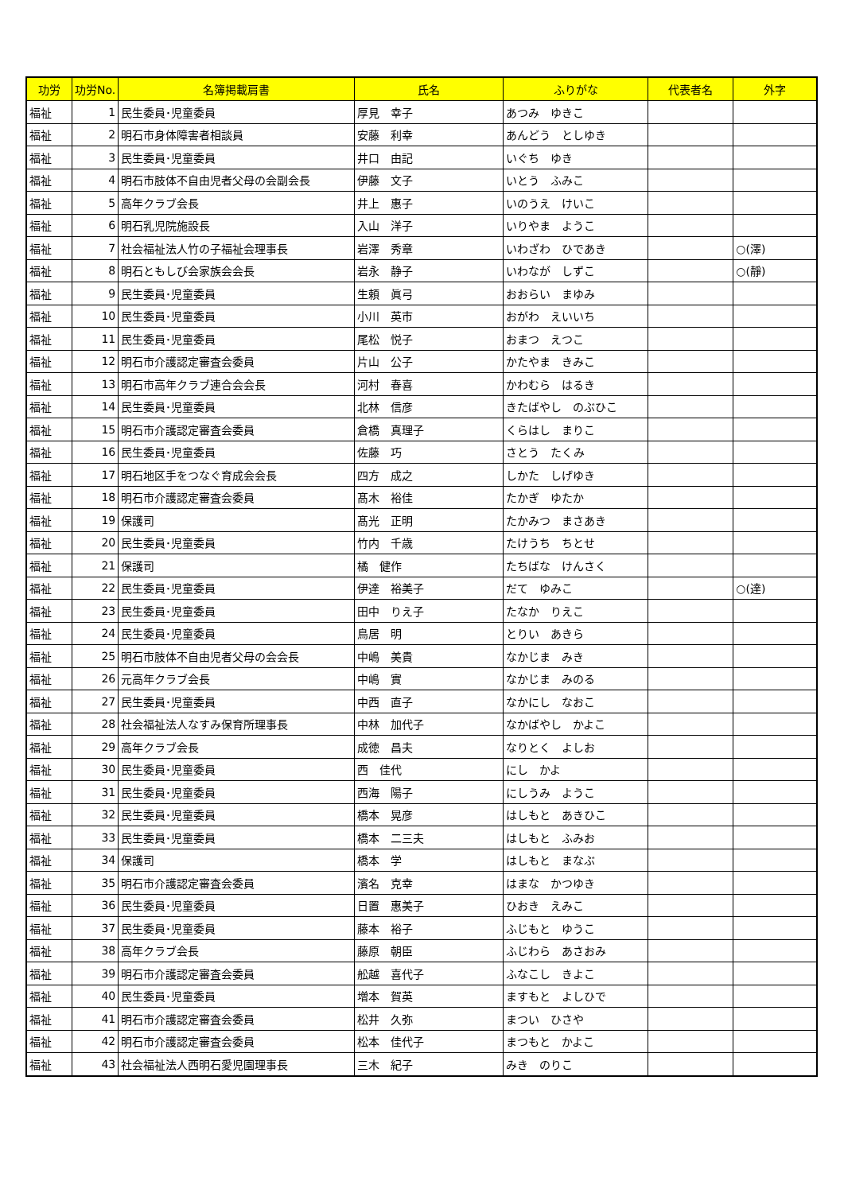| 功労 | 功労No. | 名簿掲載肩書 | 氏名 | ふりがな | 代表者名 | 外字 |
| --- | --- | --- | --- | --- | --- | --- |
| 福祉 | 1 | 民生委員･児童委員 | 厚見 幸子 | あつみ ゆきこ | | |
| 福祉 | 2 | 明石市身体障害者相談員 | 安藤 利幸 | あんどう としゆき | | |
| 福祉 | 3 | 民生委員･児童委員 | 井口 由記 | いぐち ゆき | | |
| 福祉 | 4 | 明石市肢体不自由児者父母の会副会長 | 伊藤 文子 | いとう ふみこ | | |
| 福祉 | 5 | 高年クラブ会長 | 井上 惠子 | いのうえ けいこ | | |
| 福祉 | 6 | 明石乳児院施設長 | 入山 洋子 | いりやま ようこ | | |
| 福祉 | 7 | 社会福祉法人竹の子福祉会理事長 | 岩澤 秀章 | いわざわ ひであき | | ○(澤) |
| 福祉 | 8 | 明石ともしび会家族会会長 | 岩永 静子 | いわなが しずこ | | ○(靜) |
| 福祉 | 9 | 民生委員･児童委員 | 生頼 眞弓 | おおらい まゆみ | | |
| 福祉 | 10 | 民生委員･児童委員 | 小川 英市 | おがわ えいいち | | |
| 福祉 | 11 | 民生委員･児童委員 | 尾松 悦子 | おまつ えつこ | | |
| 福祉 | 12 | 明石市介護認定審査会委員 | 片山 公子 | かたやま きみこ | | |
| 福祉 | 13 | 明石市高年クラブ連合会会長 | 河村 春喜 | かわむら はるき | | |
| 福祉 | 14 | 民生委員･児童委員 | 北林 信彦 | きたばやし のぶひこ | | |
| 福祉 | 15 | 明石市介護認定審査会委員 | 倉橋 真理子 | くらはし まりこ | | |
| 福祉 | 16 | 民生委員･児童委員 | 佐藤 巧 | さとう たくみ | | |
| 福祉 | 17 | 明石地区手をつなぐ育成会会長 | 四方 成之 | しかた しげゆき | | |
| 福祉 | 18 | 明石市介護認定審査会委員 | 髙木 裕佳 | たかぎ ゆたか | | |
| 福祉 | 19 | 保護司 | 髙光 正明 | たかみつ まさあき | | |
| 福祉 | 20 | 民生委員･児童委員 | 竹内 千歳 | たけうち ちとせ | | |
| 福祉 | 21 | 保護司 | 橘 健作 | たちばな けんさく | | |
| 福祉 | 22 | 民生委員･児童委員 | 伊達 裕美子 | だて ゆみこ | | ○(達) |
| 福祉 | 23 | 民生委員･児童委員 | 田中 りえ子 | たなか りえこ | | |
| 福祉 | 24 | 民生委員･児童委員 | 鳥居 明 | とりい あきら | | |
| 福祉 | 25 | 明石市肢体不自由児者父母の会会長 | 中嶋 美貴 | なかじま みき | | |
| 福祉 | 26 | 元高年クラブ会長 | 中嶋 實 | なかじま みのる | | |
| 福祉 | 27 | 民生委員･児童委員 | 中西 直子 | なかにし なおこ | | |
| 福祉 | 28 | 社会福祉法人なすみ保育所理事長 | 中林 加代子 | なかばやし かよこ | | |
| 福祉 | 29 | 高年クラブ会長 | 成徳 昌夫 | なりとく よしお | | |
| 福祉 | 30 | 民生委員･児童委員 | 西 佳代 | にし かよ | | |
| 福祉 | 31 | 民生委員･児童委員 | 西海 陽子 | にしうみ ようこ | | |
| 福祉 | 32 | 民生委員･児童委員 | 橋本 晃彦 | はしもと あきひこ | | |
| 福祉 | 33 | 民生委員･児童委員 | 橋本 二三夫 | はしもと ふみお | | |
| 福祉 | 34 | 保護司 | 橋本 学 | はしもと まなぶ | | |
| 福祉 | 35 | 明石市介護認定審査会委員 | 濱名 克幸 | はまな かつゆき | | |
| 福祉 | 36 | 民生委員･児童委員 | 日置 惠美子 | ひおき えみこ | | |
| 福祉 | 37 | 民生委員･児童委員 | 藤本 裕子 | ふじもと ゆうこ | | |
| 福祉 | 38 | 高年クラブ会長 | 藤原 朝臣 | ふじわら あさおみ | | |
| 福祉 | 39 | 明石市介護認定審査会委員 | 舩越 喜代子 | ふなこし きよこ | | |
| 福祉 | 40 | 民生委員･児童委員 | 増本 賀英 | ますもと よしひで | | |
| 福祉 | 41 | 明石市介護認定審査会委員 | 松井 久弥 | まつい ひさや | | |
| 福祉 | 42 | 明石市介護認定審査会委員 | 松本 佳代子 | まつもと かよこ | | |
| 福祉 | 43 | 社会福祉法人西明石愛児園理事長 | 三木 紀子 | みき のりこ | | |